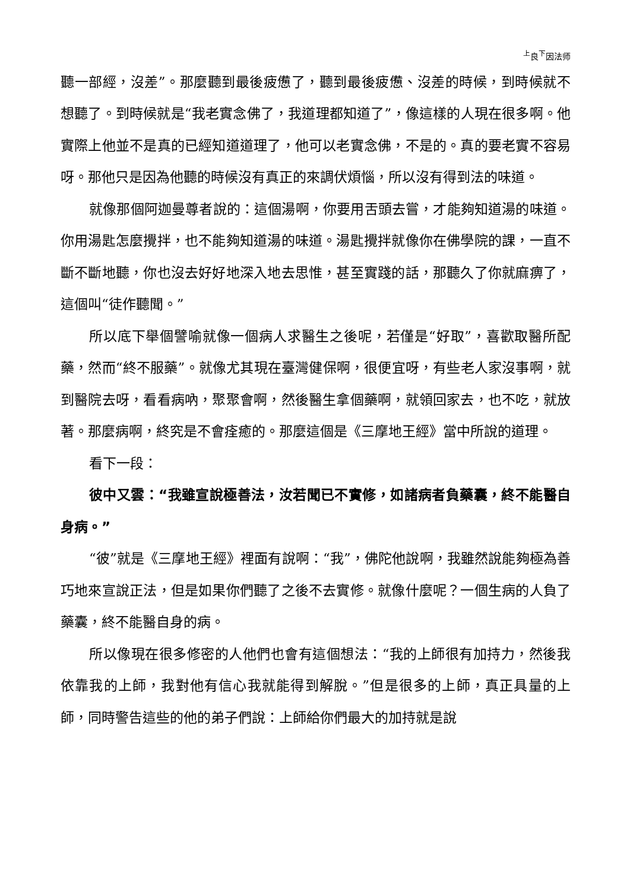<sup>上</sup>良<sup>下</sup>因法师
聽一部經，沒差”。那麼聽到最後疲憊了，聽到最後疲憊、沒差的時候，到時候就不想聽了。到時候就是“我老實念佛了，我道理都知道了”，像這樣的人現在很多啊。他實際上他並不是真的已經知道道理了，他可以老實念佛，不是的。真的要老實不容易呀。那他只是因為他聽的時候沒有真正的來調伏煩惱，所以沒有得到法的味道。
就像那個阿迦曼尊者說的：這個湯啊，你要用舌頭去嘗，才能夠知道湯的味道。你用湯匙怎麼攪拌，也不能夠知道湯的味道。湯匙攪拌就像你在佛學院的課，一直不斷不斷地聽，你也沒去好好地深入地去思惟，甚至實踐的話，那聽久了你就麻痹了，這個叫“徒作聽聞。”
所以底下舉個譬喻就像一個病人求醫生之後呢，若僅是“好取”，喜歡取醫所配藥，然而“終不服藥”。就像尤其現在臺灣健保啊，很便宜呀，有些老人家沒事啊，就到醫院去呀，看看病吶，聚聚會啊，然後醫生拿個藥啊，就領回家去，也不吃，就放著。那麼病啊，終究是不會痊癒的。那麼這個是《三摩地王經》當中所說的道理。
看下一段：
彼中又雲：“我雖宣說極善法，汝若聞已不實修，如諸病者負藥囊，終不能醫自身病。”
“彼”就是《三摩地王經》裡面有說啊：“我”，佛陀他說啊，我雖然說能夠極為善巧地來宣說正法，但是如果你們聽了之後不去實修。就像什麼呢？一個生病的人負了藥囊，終不能醫自身的病。
所以像現在很多修密的人他們也會有這個想法：“我的上師很有加持力，然後我依靠我的上師，我對他有信心我就能得到解脫。”但是很多的上師，真正具量的上師，同時警告這些的他的弟子們說：上師給你們最大的加持就是說